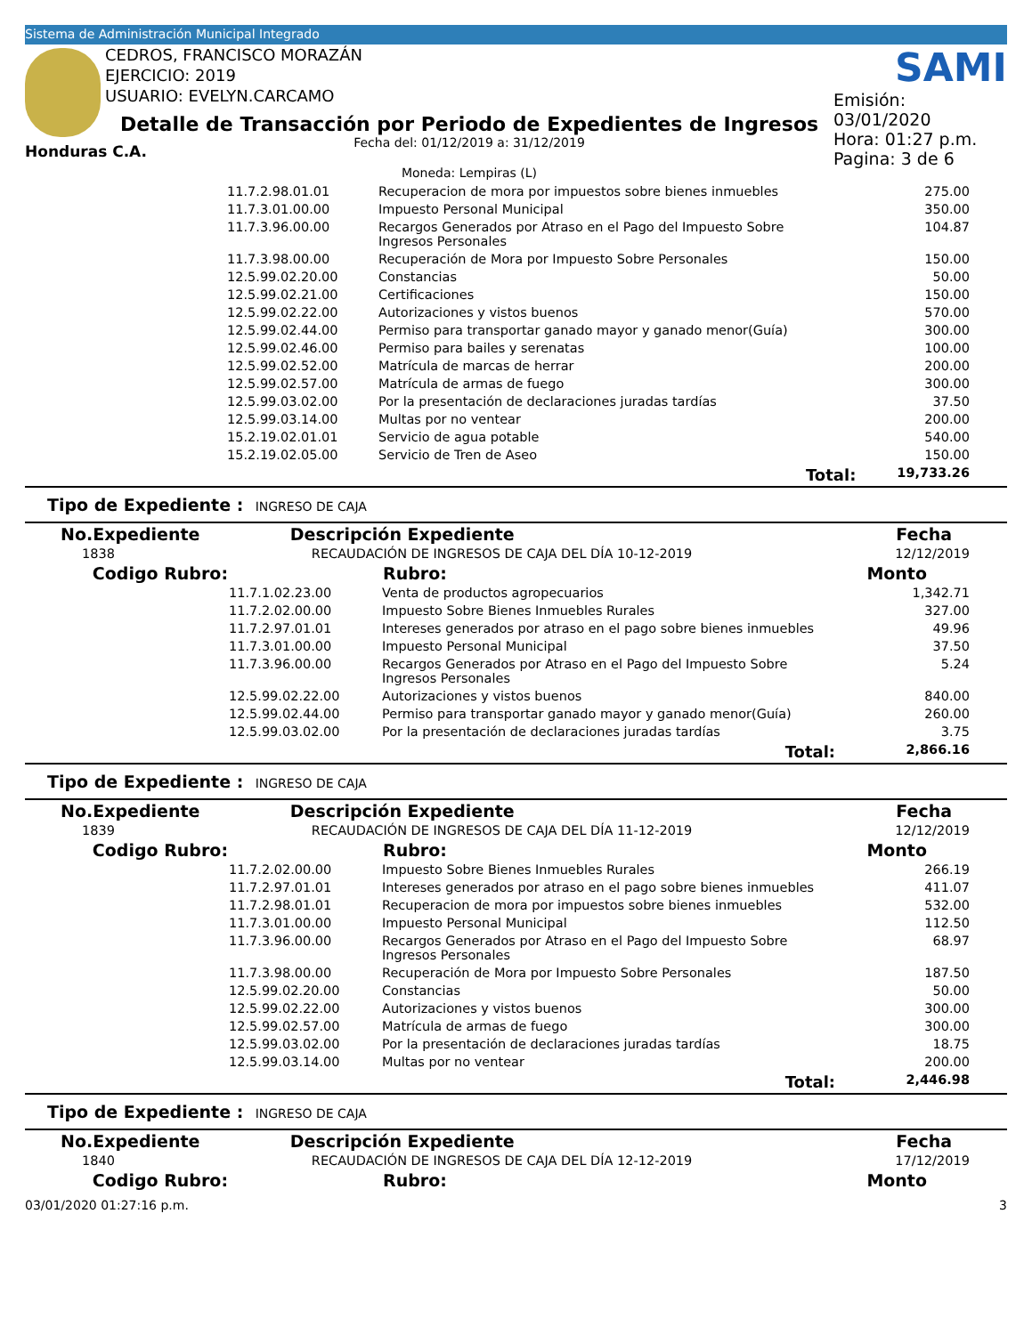Sistema de Administración Municipal Integrado
Honduras C.A.
CEDROS, FRANCISCO MORAZÁN
EJERCICIO: 2019
USUARIO: EVELYN.CARCAMO
Detalle de Transacción por Periodo de Expedientes de Ingresos
Fecha del: 01/12/2019 a: 31/12/2019
Moneda: Lempiras (L)
SAMI
Emisión: 03/01/2020
Hora: 01:27 p.m.
Pagina: 3 de 6
| | 11.7.2.98.01.01 | Recuperacion de mora por impuestos sobre bienes inmuebles | 275.00 |
| | 11.7.3.01.00.00 | Impuesto Personal Municipal | 350.00 |
| | 11.7.3.96.00.00 | Recargos Generados por Atraso en el Pago del Impuesto Sobre Ingresos Personales | 104.87 |
| | 11.7.3.98.00.00 | Recuperación de Mora por Impuesto Sobre Personales | 150.00 |
| | 12.5.99.02.20.00 | Constancias | 50.00 |
| | 12.5.99.02.21.00 | Certificaciones | 150.00 |
| | 12.5.99.02.22.00 | Autorizaciones y vistos buenos | 570.00 |
| | 12.5.99.02.44.00 | Permiso para transportar ganado mayor y ganado menor(Guía) | 300.00 |
| | 12.5.99.02.46.00 | Permiso para bailes y serenatas | 100.00 |
| | 12.5.99.02.52.00 | Matrícula de marcas de herrar | 200.00 |
| | 12.5.99.02.57.00 | Matrícula de armas de fuego | 300.00 |
| | 12.5.99.03.02.00 | Por la presentación de declaraciones juradas tardías | 37.50 |
| | 12.5.99.03.14.00 | Multas por no ventear | 200.00 |
| | 15.2.19.02.01.01 | Servicio de agua potable | 540.00 |
| | 15.2.19.02.05.00 | Servicio de Tren de Aseo | 150.00 |
| | | Total: | 19,733.26 |
Tipo de Expediente : INGRESO DE CAJA
| No.Expediente | Descripción Expediente | Fecha |
| --- | --- | --- |
| 1838 | RECAUDACIÓN DE INGRESOS DE CAJA DEL DÍA 10-12-2019 | 12/12/2019 |
| Codigo Rubro: | | Rubro: | Monto |
| --- | --- | --- | --- |
| | 11.7.1.02.23.00 | Venta de productos agropecuarios | 1,342.71 |
| | 11.7.2.02.00.00 | Impuesto Sobre Bienes Inmuebles Rurales | 327.00 |
| | 11.7.2.97.01.01 | Intereses generados por atraso en el pago sobre bienes inmuebles | 49.96 |
| | 11.7.3.01.00.00 | Impuesto Personal Municipal | 37.50 |
| | 11.7.3.96.00.00 | Recargos Generados por Atraso en el Pago del Impuesto Sobre Ingresos Personales | 5.24 |
| | 12.5.99.02.22.00 | Autorizaciones y vistos buenos | 840.00 |
| | 12.5.99.02.44.00 | Permiso para transportar ganado mayor y ganado menor(Guía) | 260.00 |
| | 12.5.99.03.02.00 | Por la presentación de declaraciones juradas tardías | 3.75 |
| | | Total: | 2,866.16 |
Tipo de Expediente : INGRESO DE CAJA
| No.Expediente | Descripción Expediente | Fecha |
| --- | --- | --- |
| 1839 | RECAUDACIÓN DE INGRESOS DE CAJA DEL DÍA 11-12-2019 | 12/12/2019 |
| Codigo Rubro: | | Rubro: | Monto |
| --- | --- | --- | --- |
| | 11.7.2.02.00.00 | Impuesto Sobre Bienes Inmuebles Rurales | 266.19 |
| | 11.7.2.97.01.01 | Intereses generados por atraso en el pago sobre bienes inmuebles | 411.07 |
| | 11.7.2.98.01.01 | Recuperacion de mora por impuestos sobre bienes inmuebles | 532.00 |
| | 11.7.3.01.00.00 | Impuesto Personal Municipal | 112.50 |
| | 11.7.3.96.00.00 | Recargos Generados por Atraso en el Pago del Impuesto Sobre Ingresos Personales | 68.97 |
| | 11.7.3.98.00.00 | Recuperación de Mora por Impuesto Sobre Personales | 187.50 |
| | 12.5.99.02.20.00 | Constancias | 50.00 |
| | 12.5.99.02.22.00 | Autorizaciones y vistos buenos | 300.00 |
| | 12.5.99.02.57.00 | Matrícula de armas de fuego | 300.00 |
| | 12.5.99.03.02.00 | Por la presentación de declaraciones juradas tardías | 18.75 |
| | 12.5.99.03.14.00 | Multas por no ventear | 200.00 |
| | | Total: | 2,446.98 |
Tipo de Expediente : INGRESO DE CAJA
| No.Expediente | Descripción Expediente | Fecha |
| --- | --- | --- |
| 1840 | RECAUDACIÓN DE INGRESOS DE CAJA DEL DÍA 12-12-2019 | 17/12/2019 |
| Codigo Rubro: | | Rubro: | Monto |
| --- | --- | --- | --- |
03/01/2020 01:27:16 p.m. 3